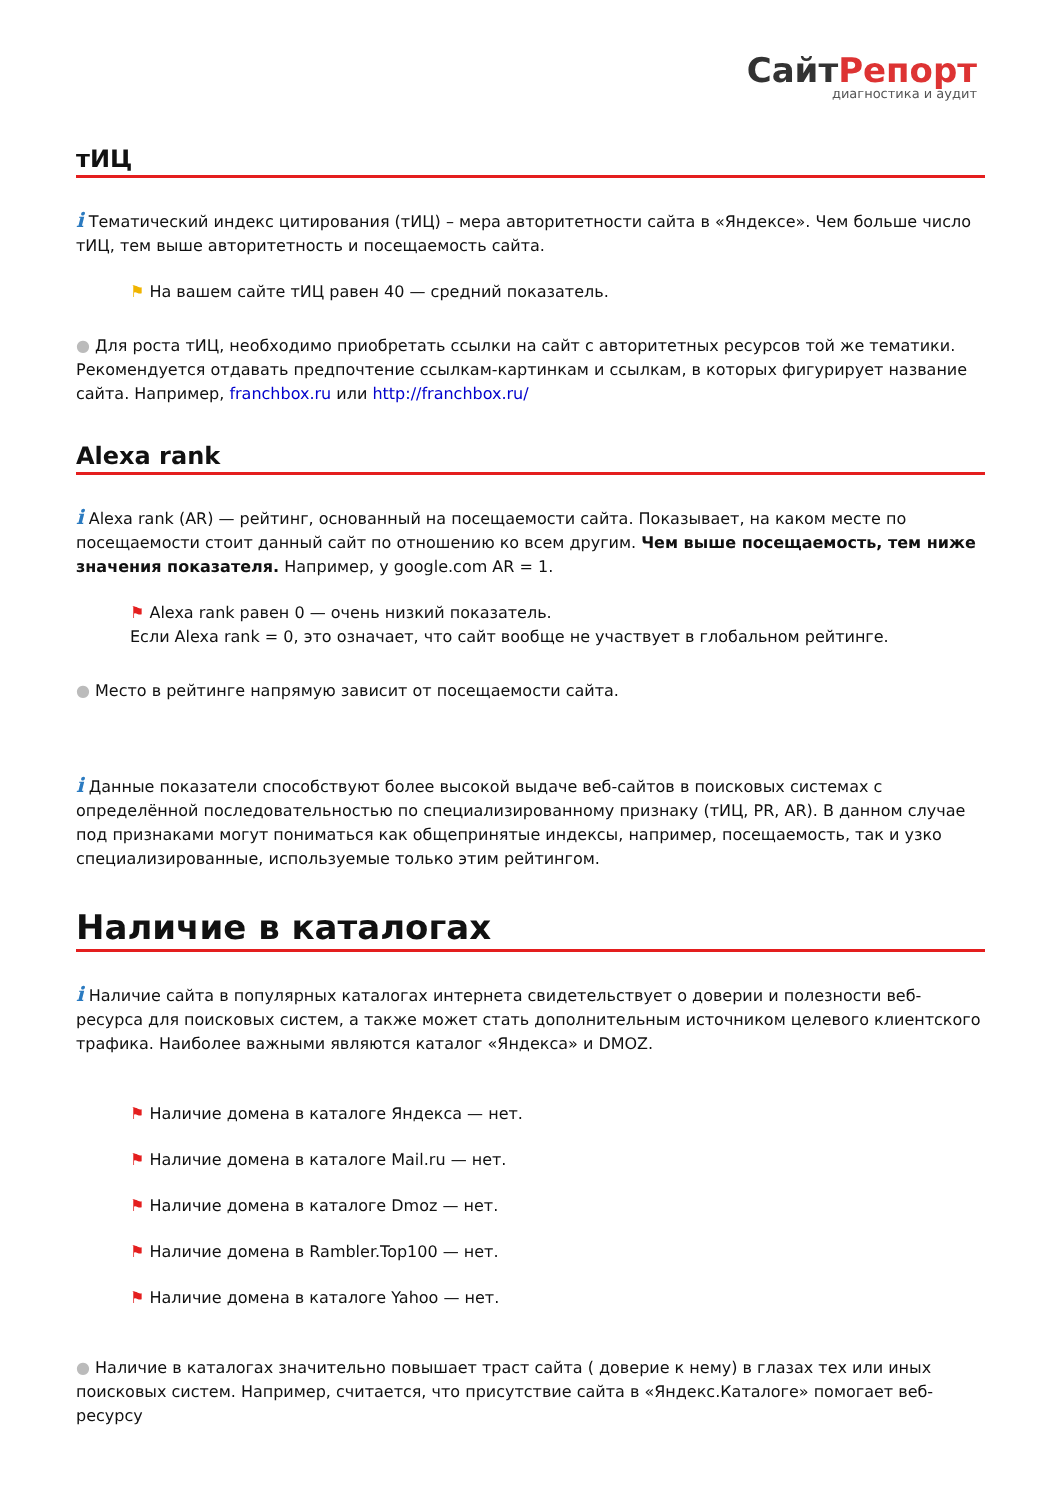СайтРепорт
диагностика и аудит
тИЦ
i Тематический индекс цитирования (тИЦ) – мера авторитетности сайта в «Яндексе». Чем больше число тИЦ, тем выше авторитетность и посещаемость сайта.
⚑ На вашем сайте тИЦ равен 40 — средний показатель.
● Для роста тИЦ, необходимо приобретать ссылки на сайт с авторитетных ресурсов той же тематики. Рекомендуется отдавать предпочтение ссылкам-картинкам и ссылкам, в которых фигурирует название сайта. Например, franchbox.ru или http://franchbox.ru/
Alexa rank
i Alexa rank (AR) — рейтинг, основанный на посещаемости сайта. Показывает, на каком месте по посещаемости стоит данный сайт по отношению ко всем другим. Чем выше посещаемость, тем ниже значения показателя. Например, у google.com AR = 1.
⚑ Alexa rank равен 0 — очень низкий показатель.
Если Alexa rank = 0, это означает, что сайт вообще не участвует в глобальном рейтинге.
● Место в рейтинге напрямую зависит от посещаемости сайта.
i Данные показатели способствуют более высокой выдаче веб-сайтов в поисковых системах с определённой последовательностью по специализированному признаку (тИЦ, PR, AR). В данном случае под признаками могут пониматься как общепринятые индексы, например, посещаемость, так и узко специализированные, используемые только этим рейтингом.
Наличие в каталогах
i Наличие сайта в популярных каталогах интернета свидетельствует о доверии и полезности веб-ресурса для поисковых систем, а также может стать дополнительным источником целевого клиентского трафика. Наиболее важными являются каталог «Яндекса» и DMOZ.
⚑ Наличие домена в каталоге Яндекса — нет.
⚑ Наличие домена в каталоге Mail.ru — нет.
⚑ Наличие домена в каталоге Dmoz — нет.
⚑ Наличие домена в Rambler.Top100 — нет.
⚑ Наличие домена в каталоге Yahoo — нет.
● Наличие в каталогах значительно повышает траст сайта ( доверие к нему) в глазах тех или иных поисковых систем. Например, считается, что присутствие сайта в «Яндекс.Каталоге» помогает веб-ресурсу